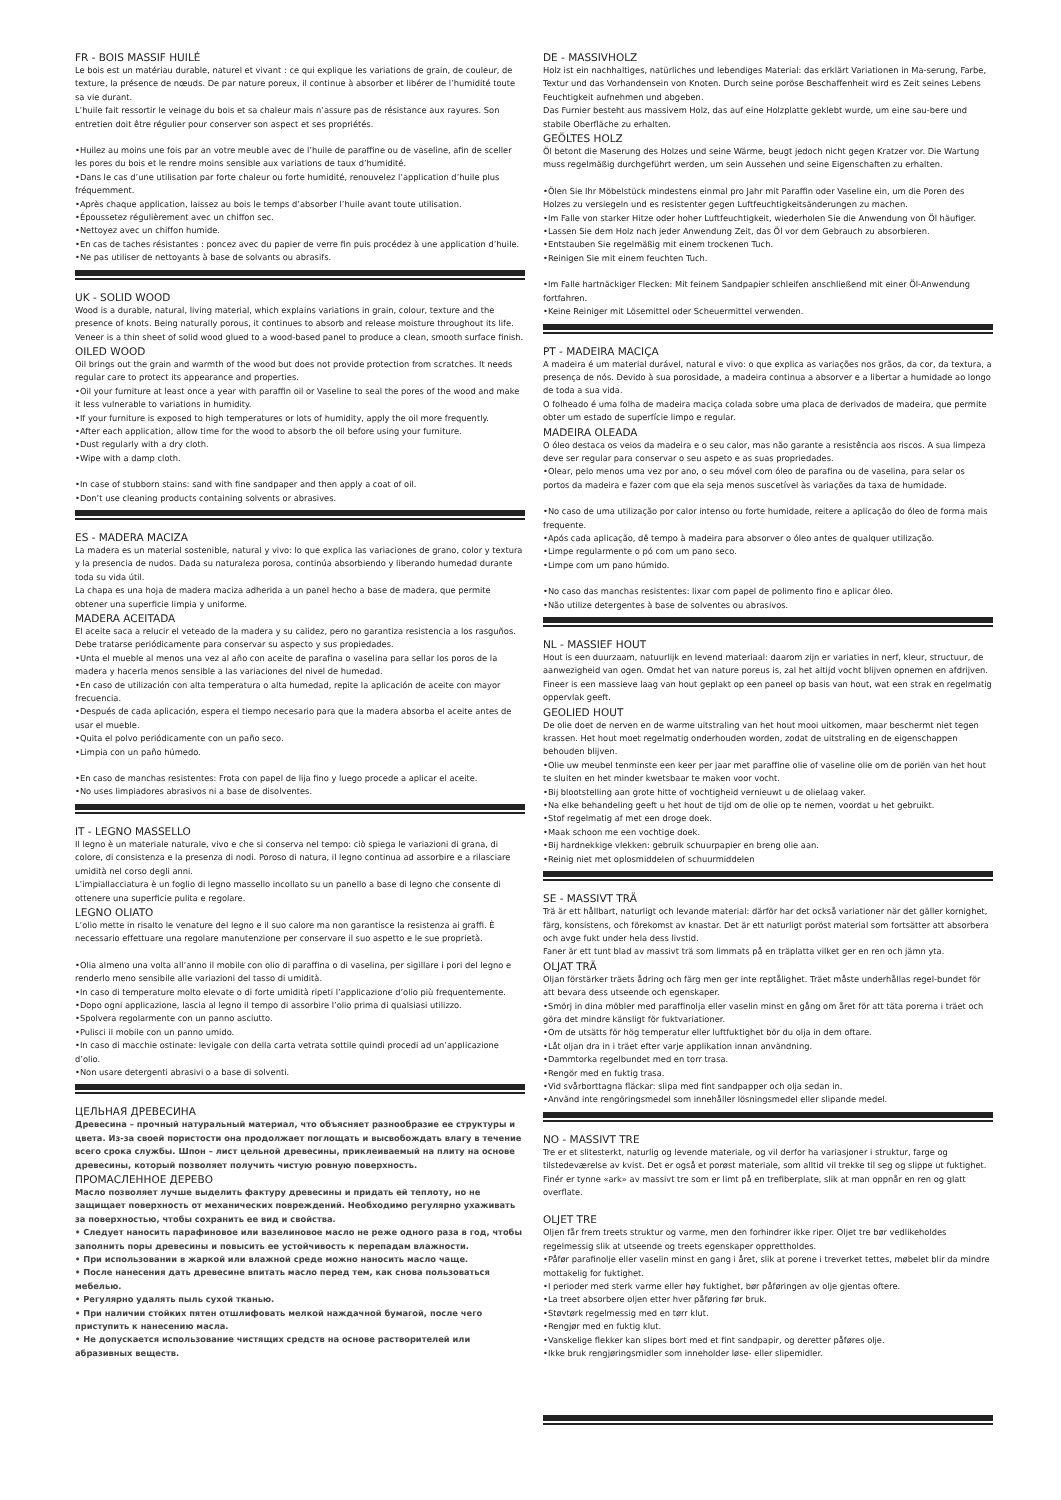FR - BOIS MASSIF HUILÉ
Le bois est un matériau durable, naturel et vivant : ce qui explique les variations de grain, de couleur, de texture, la présence de nœuds. De par nature poreux, il continue à absorber et libérer de l’humidité toute sa vie durant.
L’huile fait ressortir le veinage du bois et sa chaleur mais n’assure pas de résistance aux rayures. Son entretien doit être régulier pour conserver son aspect et ses propriétés.
•Huilez au moins une fois par an votre meuble avec de l’huile de paraffine ou de vaseline, afin de sceller les pores du bois et le rendre moins sensible aux variations de taux d’humidité.
•Dans le cas d’une utilisation par forte chaleur ou forte humidité, renouvelez l’application d’huile plus fréquemment.
•Après chaque application, laissez au bois le temps d’absorber l’huile avant toute utilisation.
•Époussetez régulièrement avec un chiffon sec.
•Nettoyez avec un chiffon humide.
•En cas de taches résistantes : poncez avec du papier de verre fin puis procédez à une application d’huile.
•Ne pas utiliser de nettoyants à base de solvants ou abrasifs.
UK - SOLID WOOD
Wood is a durable, natural, living material, which explains variations in grain, colour, texture and the presence of knots. Being naturally porous, it continues to absorb and release moisture throughout its life.
Veneer is a thin sheet of solid wood glued to a wood-based panel to produce a clean, smooth surface finish.
OILED WOOD
Oil brings out the grain and warmth of the wood but does not provide protection from scratches. It needs regular care to protect its appearance and properties.
•Oil your furniture at least once a year with paraffin oil or Vaseline to seal the pores of the wood and make it less vulnerable to variations in humidity.
•If your furniture is exposed to high temperatures or lots of humidity, apply the oil more frequently.
•After each application, allow time for the wood to absorb the oil before using your furniture.
•Dust regularly with a dry cloth.
•Wipe with a damp cloth.
•In case of stubborn stains: sand with fine sandpaper and then apply a coat of oil.
•Don’t use cleaning products containing solvents or abrasives.
ES - MADERA MACIZA
La madera es un material sostenible, natural y vivo: lo que explica las variaciones de grano, color y textura y la presencia de nudos. Dada su naturaleza porosa, continúa absorbiendo y liberando humedad durante toda su vida útil.
La chapa es una hoja de madera maciza adherida a un panel hecho a base de madera, que permite obtener una superficie limpia y uniforme.
MADERA ACEITADA
El aceite saca a relucir el veteado de la madera y su calidez, pero no garantiza resistencia a los rasguños. Debe tratarse periódicamente para conservar su aspecto y sus propiedades.
•Unta el mueble al menos una vez al año con aceite de parafina o vaselina para sellar los poros de la madera y hacerla menos sensible a las variaciones del nivel de humedad.
•En caso de utilización con alta temperatura o alta humedad, repite la aplicación de aceite con mayor frecuencia.
•Después de cada aplicación, espera el tiempo necesario para que la madera absorba el aceite antes de usar el mueble.
•Quita el polvo periódicamente con un paño seco.
•Limpia con un paño húmedo.
•En caso de manchas resistentes: Frota con papel de lija fino y luego procede a aplicar el aceite.
•No uses limpiadores abrasivos ni a base de disolventes.
IT - LEGNO MASSELLO
Il legno è un materiale naturale, vivo e che si conserva nel tempo: ciò spiega le variazioni di grana, di colore, di consistenza e la presenza di nodi. Poroso di natura, il legno continua ad assorbire e a rilasciare umidità nel corso degli anni.
L’impiallacciatura è un foglio di legno massello incollato su un panello a base di legno che consente di ottenere una superficie pulita e regolare.
LEGNO OLIATO
L’olio mette in risalto le venature del legno e il suo calore ma non garantisce la resistenza ai graffi. È necessario effettuare una regolare manutenzione per conservare il suo aspetto e le sue proprietà.
•Olia almeno una volta all’anno il mobile con olio di paraffina o di vaselina, per sigillare i pori del legno e renderlo meno sensibile alle variazioni del tasso di umidità.
•In caso di temperature molto elevate o di forte umidità ripeti l’applicazione d’olio più frequentemente.
•Dopo ogni applicazione, lascia al legno il tempo di assorbire l’olio prima di qualsiasi utilizzo.
•Spolvera regolarmente con un panno asciutto.
•Pulisci il mobile con un panno umido.
•In caso di macchie ostinate: levigale con della carta vetrata sottile quindi procedi ad un’applicazione d’olio.
•Non usare detergenti abrasivi o a base di solventi.
ЦЕЛЬНАЯ ДРЕВЕСИНА
Древесина – прочный натуральный материал, что объясняет разнообразие ее структуры и цвета. Из-за своей пористости она продолжает поглощать и высвобождать влагу в течение всего срока службы. Шпон – лист цельной древесины, приклеиваемый на плиту на основе древесины, который позволяет получить чистую ровную поверхность.
ПРОМАСЛЕННОЕ ДЕРЕВО
Масло позволяет лучше выделить фактуру древесины и придать ей теплоту, но не защищает поверхность от механических повреждений. Необходимо регулярно ухаживать за поверхностью, чтобы сохранить ее вид и свойства.
• Следует наносить парафиновое или вазелиновое масло не реже одного раза в год, чтобы заполнить поры древесины и повысить ее устойчивость к перепадам влажности.
• При использовании в жаркой или влажной среде можно наносить масло чаще.
• После нанесения дать древесине впитать масло перед тем, как снова пользоваться мебелью.
• Регулярно удалять пыль сухой тканью.
• При наличии стойких пятен отшлифовать мелкой наждачной бумагой, после чего приступить к нанесению масла.
• Не допускается использование чистящих средств на основе растворителей или абразивных веществ.
DE - MASSIVHOLZ
Holz ist ein nachhaltiges, natürliches und lebendiges Material: das erklärt Variationen in Ma-serung, Farbe, Textur und das Vorhandensein von Knoten. Durch seine poröse Beschaffenheit wird es Zeit seines Lebens Feuchtigkeit aufnehmen und abgeben.
Das Furnier besteht aus massivem Holz, das auf eine Holzplatte geklebt wurde, um eine sau-bere und stabile Oberfläche zu erhalten.
GEÖLTES HOLZ
Öl betont die Maserung des Holzes und seine Wärme, beugt jedoch nicht gegen Kratzer vor. Die Wartung muss regelmäßig durchgeführt werden, um sein Aussehen und seine Eigenschaften zu erhalten.
•Ölen Sie Ihr Möbelstück mindestens einmal pro Jahr mit Paraffin oder Vaseline ein, um die Poren des Holzes zu versiegeln und es resistenter gegen Luftfeuchtigkeitsänderungen zu machen.
•Im Falle von starker Hitze oder hoher Luftfeuchtigkeit, wiederholen Sie die Anwendung von Öl häufiger.
•Lassen Sie dem Holz nach jeder Anwendung Zeit, das Öl vor dem Gebrauch zu absorbieren.
•Entstauben Sie regelmäßig mit einem trockenen Tuch.
•Reinigen Sie mit einem feuchten Tuch.
•Im Falle hartnäckiger Flecken: Mit feinem Sandpapier schleifen anschließend mit einer Öl-Anwendung fortfahren.
•Keine Reiniger mit Lösemittel oder Scheuermittel verwenden.
PT - MADEIRA MACIÇA
A madeira é um material durável, natural e vivo: o que explica as variações nos grãos, da cor, da textura, a presença de nós. Devido à sua porosidade, a madeira continua a absorver e a libertar a humidade ao longo de toda a sua vida.
O folheado é uma folha de madeira maciça colada sobre uma placa de derivados de madeira, que permite obter um estado de superfície limpo e regular.
MADEIRA OLEADA
O óleo destaca os veios da madeira e o seu calor, mas não garante a resistência aos riscos. A sua limpeza deve ser regular para conservar o seu aspeto e as suas propriedades.
•Olear, pelo menos uma vez por ano, o seu móvel com óleo de parafina ou de vaselina, para selar os portos da madeira e fazer com que ela seja menos suscetível às variações da taxa de humidade.
•No caso de uma utilização por calor intenso ou forte humidade, reitere a aplicação do óleo de forma mais frequente.
•Após cada aplicação, dê tempo à madeira para absorver o óleo antes de qualquer utilização.
•Limpe regularmente o pó com um pano seco.
•Limpe com um pano húmido.
•No caso das manchas resistentes: lixar com papel de polimento fino e aplicar óleo.
•Não utilize detergentes à base de solventes ou abrasivos.
NL - MASSIEF HOUT
Hout is een duurzaam, natuurlijk en levend materiaal: daarom zijn er variaties in nerf, kleur, structuur, de aanwezigheid van ogen. Omdat het van nature poreus is, zal het altijd vocht blijven opnemen en afdrijven.
Fineer is een massieve laag van hout geplakt op een paneel op basis van hout, wat een strak en regelmatig oppervlak geeft.
GEOLIED HOUT
De olie doet de nerven en de warme uitstraling van het hout mooi uitkomen, maar beschermt niet tegen krassen. Het hout moet regelmatig onderhouden worden, zodat de uitstraling en de eigenschappen behouden blijven.
•Olie uw meubel tenminste een keer per jaar met paraffine olie of vaseline olie om de poriën van het hout te sluiten en het minder kwetsbaar te maken voor vocht.
•Bij blootstelling aan grote hitte of vochtigheid vernieuwt u de olielaag vaker.
•Na elke behandeling geeft u het hout de tijd om de olie op te nemen, voordat u het gebruikt.
•Stof regelmatig af met een droge doek.
•Maak schoon me een vochtige doek.
•Bij hardnekkige vlekken: gebruik schuurpapier en breng olie aan.
•Reinig niet met oplosmiddelen of schuurmiddelen
SE - MASSIVT TRÄ
Trä är ett hållbart, naturligt och levande material: därför har det också variationer när det gäller kornighet, färg, konsistens, och förekomst av knastar. Det är ett naturligt poröst material som fortsätter att absorbera och avge fukt under hela dess livstid.
Faner är ett tunt blad av massivt trä som limmats på en träplatta vilket ger en ren och jämn yta.
OLJAT TRÄ
Oljan förstärker träets ådring och färg men ger inte reptålighet. Träet måste underhållas regel-bundet för att bevara dess utseende och egenskaper.
•Smörj in dina möbler med paraffinolja eller vaselin minst en gång om året för att täta porerna i träet och göra det mindre känsligt för fuktvariationer.
•Om de utsätts för hög temperatur eller luftfuktighet bör du olja in dem oftare.
•Låt oljan dra in i träet efter varje applikation innan användning.
•Dammtorka regelbundet med en torr trasa.
•Rengör med en fuktig trasa.
•Vid svårborttagna fläckar: slipa med fint sandpapper och olja sedan in.
•Använd inte rengöringsmedel som innehåller lösningsmedel eller slipande medel.
NO - MASSIVT TRE
Tre er et slitesterkt, naturlig og levende materiale, og vil derfor ha variasjoner i struktur, farge og tilstedeværelse av kvist. Det er også et porøst materiale, som alltid vil trekke til seg og slippe ut fuktighet.
Finér er tynne «ark» av massivt tre som er limt på en trefiberplate, slik at man oppnår en ren og glatt overflate.
OLJET TRE
Oljen får frem treets struktur og varme, men den forhindrer ikke riper. Oljet tre bør vedlikeholdes regelmessig slik at utseende og treets egenskaper opprettholdes.
•Påfør parafinolje eller vaselin minst en gang i året, slik at porene i treverket tettes, møbelet blir da mindre mottakelig for fuktighet.
•I perioder med sterk varme eller høy fuktighet, bør påføringen av olje gjentas oftere.
•La treet absorbere oljen etter hver påføring før bruk.
•Støvtørk regelmessig med en tørr klut.
•Rengjør med en fuktig klut.
•Vanskelige flekker kan slipes bort med et fint sandpapir, og deretter påføres olje.
•Ikke bruk rengjøringsmidler som inneholder løse- eller slipemidler.